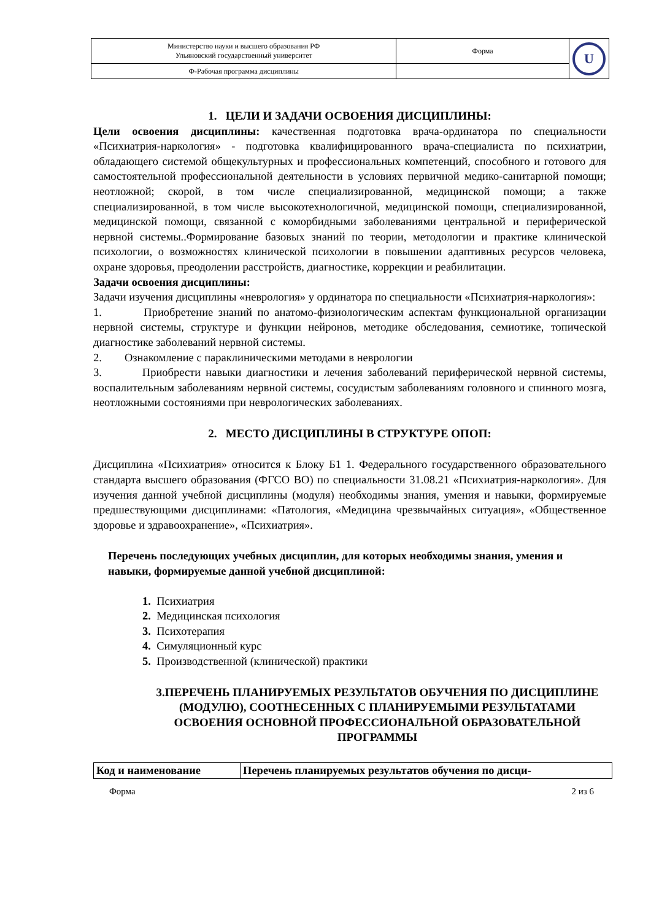| Министерство науки и высшего образования РФ Ульяновский государственный университет | Форма | U |
| Ф-Рабочая программа дисциплины | | |
1. ЦЕЛИ И ЗАДАЧИ ОСВОЕНИЯ ДИСЦИПЛИНЫ:
Цели освоения дисциплины: качественная подготовка врача-ординатора по специальности «Психиатрия-наркология» - подготовка квалифицированного врача-специалиста по психиатрии, обладающего системой общекультурных и профессиональных компетенций, способного и готового для самостоятельной профессиональной деятельности в условиях первичной медико-санитарной помощи; неотложной; скорой, в том числе специализированной, медицинской помощи; а также специализированной, в том числе высокотехнологичной, медицинской помощи, специализированной, медицинской помощи, связанной с коморбидными заболеваниями центральной и периферической нервной системы..Формирование базовых знаний по теории, методологии и практике клинической психологии, о возможностях клинической психологии в повышении адаптивных ресурсов человека, охране здоровья, преодолении расстройств, диагностике, коррекции и реабилитации.
Задачи освоения дисциплины:
Задачи изучения дисциплины «неврология» у ординатора по специальности «Психиатрия-наркология»:
1. Приобретение знаний по анатомо-физиологическим аспектам функциональной организации нервной системы, структуре и функции нейронов, методике обследования, семиотике, топической диагностике заболеваний нервной системы.
2. Ознакомление с параклиническими методами в неврологии
3. Приобрести навыки диагностики и лечения заболеваний периферической нервной системы, воспалительным заболеваниям нервной системы, сосудистым заболеваниям головного и спинного мозга, неотложными состояниями при неврологических заболеваниях.
2. МЕСТО ДИСЦИПЛИНЫ В СТРУКТУРЕ ОПОП:
Дисциплина «Психиатрия» относится к Блоку Б1 1. Федерального государственного образовательного стандарта высшего образования (ФГСО ВО) по специальности 31.08.21 «Психиатрия-наркология». Для изучения данной учебной дисциплины (модуля) необходимы знания, умения и навыки, формируемые предшествующими дисциплинами: «Патология, «Медицина чрезвычайных ситуация», «Общественное здоровье и здравоохранение», «Психиатрия».
Перечень последующих учебных дисциплин, для которых необходимы знания, умения и навыки, формируемые данной учебной дисциплиной:
1. Психиатрия
2. Медицинская психология
3. Психотерапия
4. Симуляционный курс
5. Производственной (клинической) практики
3.ПЕРЕЧЕНЬ ПЛАНИРУЕМЫХ РЕЗУЛЬТАТОВ ОБУЧЕНИЯ ПО ДИСЦИПЛИНЕ (МОДУЛЮ), СООТНЕСЕННЫХ С ПЛАНИРУЕМЫМИ РЕЗУЛЬТАТАМИ ОСВОЕНИЯ ОСНОВНОЙ ПРОФЕССИОНАЛЬНОЙ ОБРАЗОВАТЕЛЬНОЙ ПРОГРАММЫ
| Код и наименование | Перечень планируемых результатов обучения по дисци- |
| --- | --- |
Форма 2 из 6